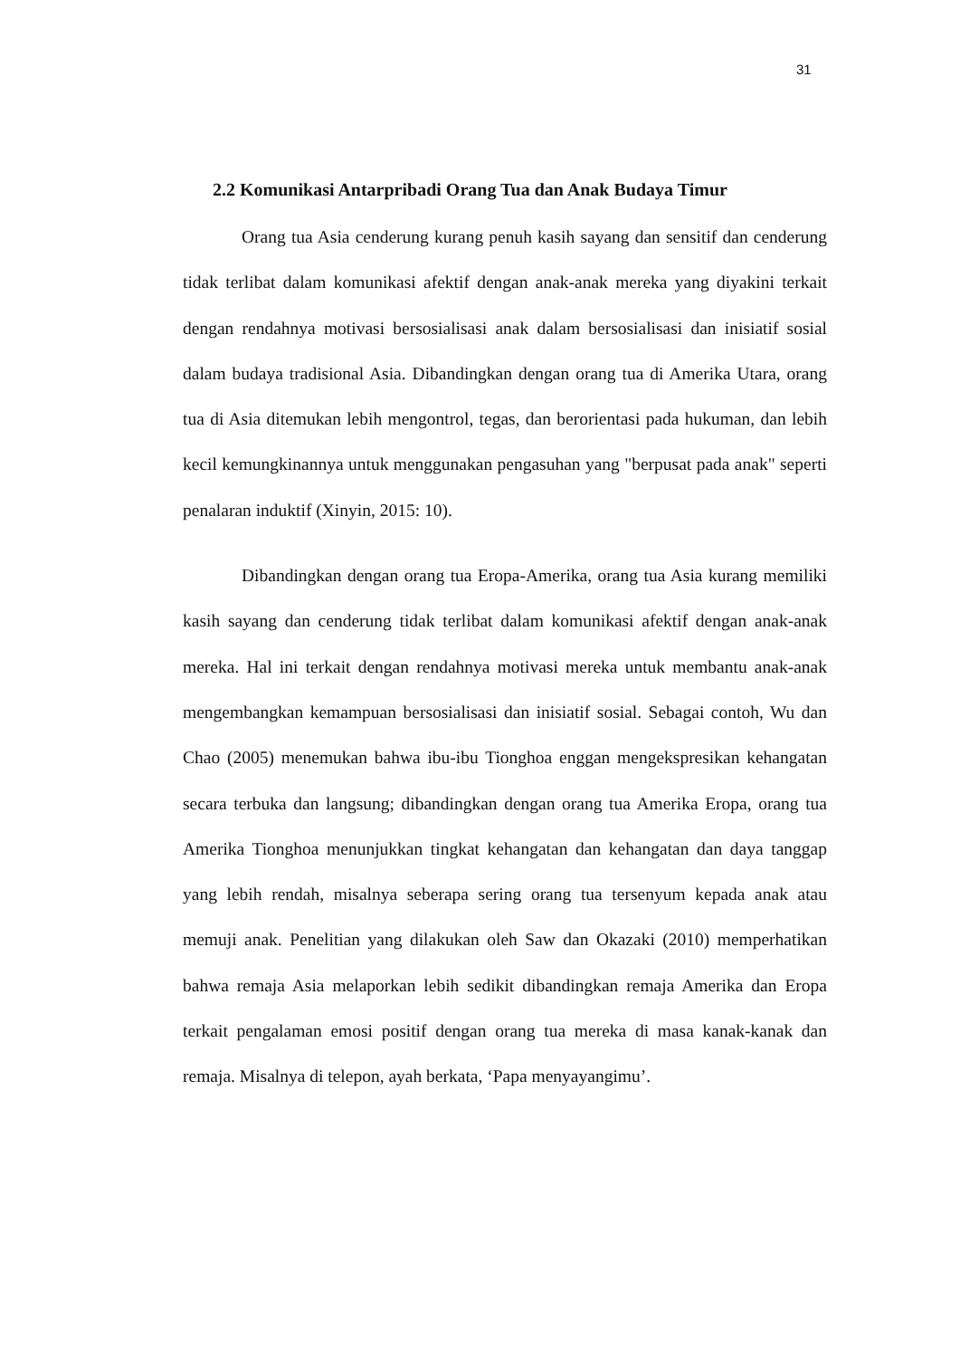31
2.2 Komunikasi Antarpribadi Orang Tua dan Anak Budaya Timur
Orang tua Asia cenderung kurang penuh kasih sayang dan sensitif dan cenderung tidak terlibat dalam komunikasi afektif dengan anak-anak mereka yang diyakini terkait dengan rendahnya motivasi bersosialisasi anak dalam bersosialisasi dan inisiatif sosial dalam budaya tradisional Asia. Dibandingkan dengan orang tua di Amerika Utara, orang tua di Asia ditemukan lebih mengontrol, tegas, dan berorientasi pada hukuman, dan lebih kecil kemungkinannya untuk menggunakan pengasuhan yang "berpusat pada anak" seperti penalaran induktif (Xinyin, 2015: 10).
Dibandingkan dengan orang tua Eropa-Amerika, orang tua Asia kurang memiliki kasih sayang dan cenderung tidak terlibat dalam komunikasi afektif dengan anak-anak mereka. Hal ini terkait dengan rendahnya motivasi mereka untuk membantu anak-anak mengembangkan kemampuan bersosialisasi dan inisiatif sosial. Sebagai contoh, Wu dan Chao (2005) menemukan bahwa ibu-ibu Tionghoa enggan mengekspresikan kehangatan secara terbuka dan langsung; dibandingkan dengan orang tua Amerika Eropa, orang tua Amerika Tionghoa menunjukkan tingkat kehangatan dan kehangatan dan daya tanggap yang lebih rendah, misalnya seberapa sering orang tua tersenyum kepada anak atau memuji anak. Penelitian yang dilakukan oleh Saw dan Okazaki (2010) memperhatikan bahwa remaja Asia melaporkan lebih sedikit dibandingkan remaja Amerika dan Eropa terkait pengalaman emosi positif dengan orang tua mereka di masa kanak-kanak dan remaja. Misalnya di telepon, ayah berkata, ‘Papa menyayangimu’.